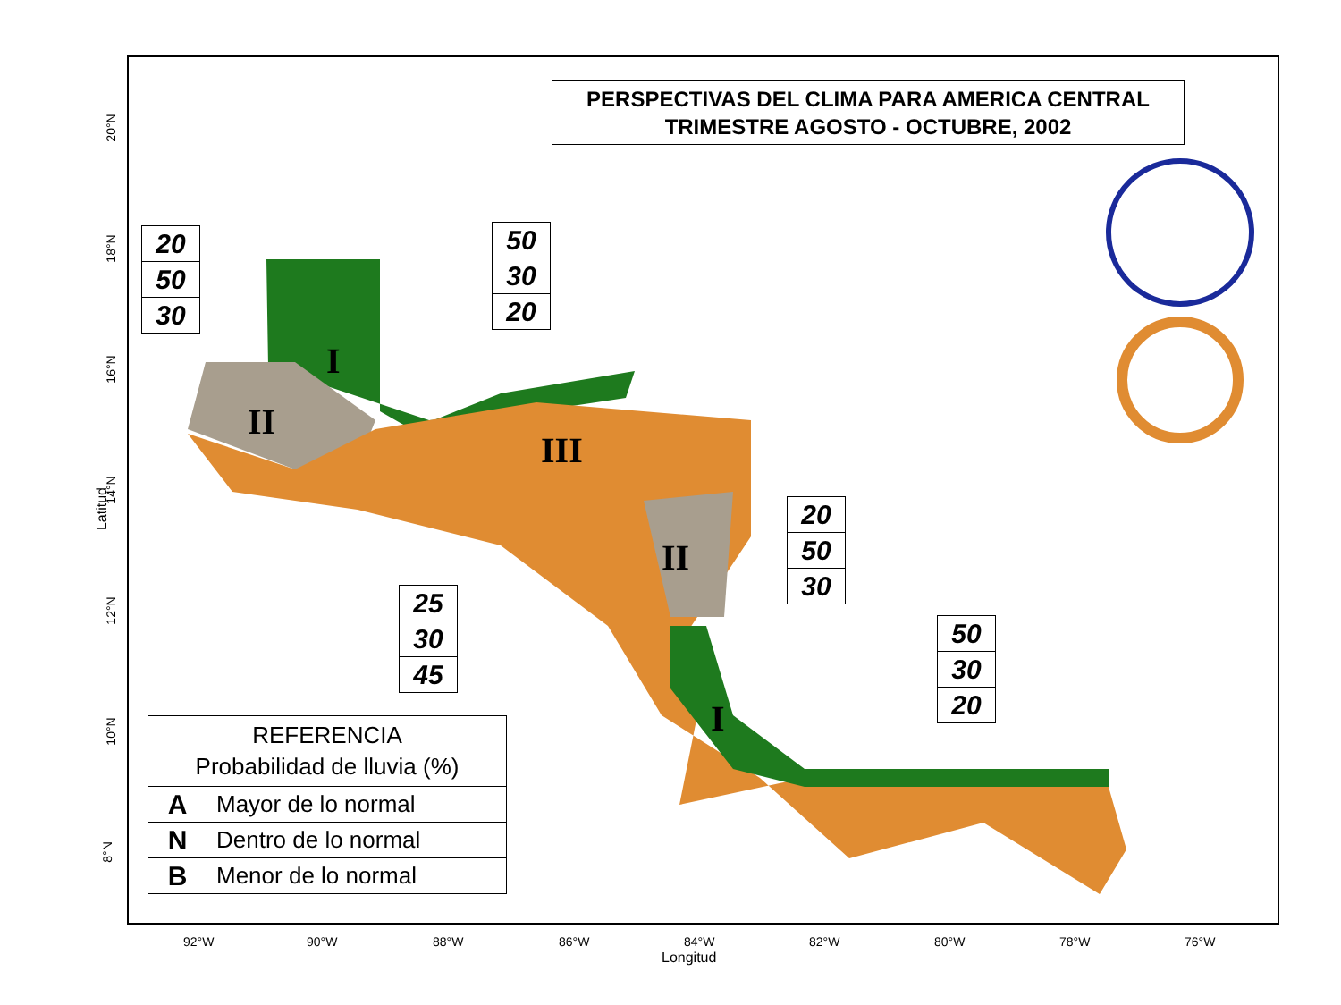PERSPECTIVAS DEL CLIMA PARA AMERICA CENTRAL
TRIMESTRE AGOSTO - OCTUBRE, 2002
20
50
30
50
30
20
20
50
30
25
30
45
50
30
20
I
II
III
II
I
REFERENCIA
Probabilidad de lluvia (%)
| A | Mayor de lo normal |
| N | Dentro de lo normal |
| B | Menor de lo normal |
92°W 90°W 88°W 86°W 84°W 82°W 80°W 78°W 76°W
Longitud
20°N
18°N
16°N
14°N
Latitud
12°N
10°N
8°N